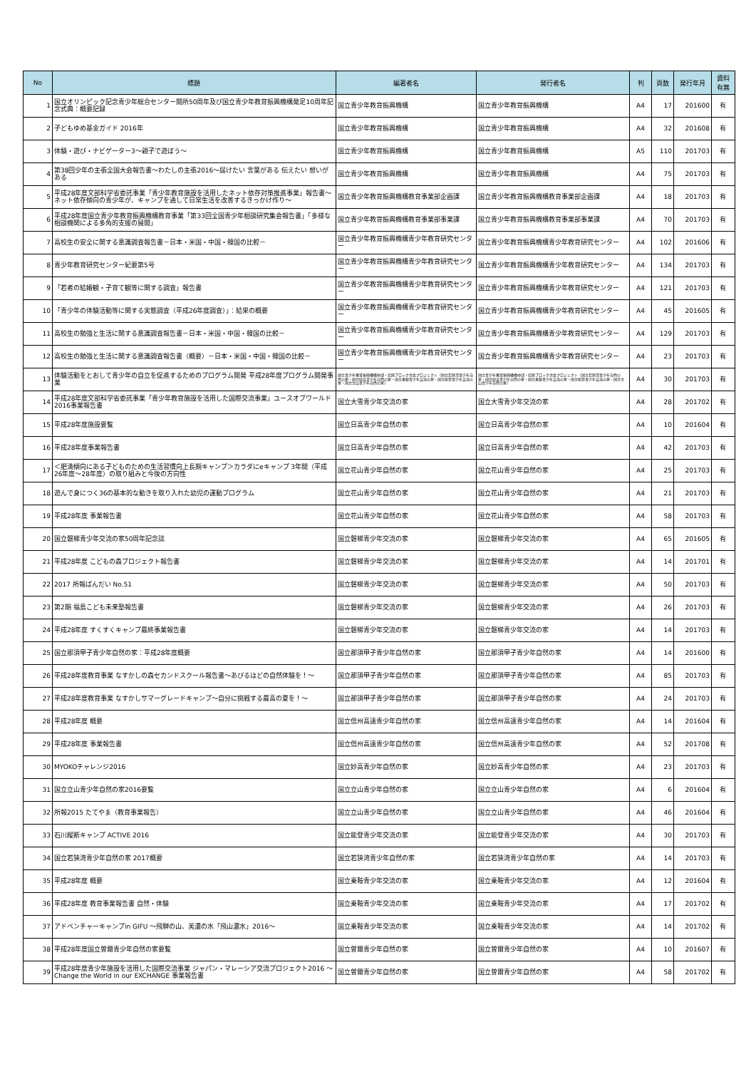| No | 標題 | 編著者名 | 発行者名 | 判 | 頁数 | 発行年月 | 資料 有無 |
| --- | --- | --- | --- | --- | --- | --- | --- |
| 1 | 国立オリンピック記念青少年総合センター開所50周年及び国立青少年教育振興機構発足10周年記念式典：概要記録 | 国立青少年教育振興機構 | 国立青少年教育振興機構 | A4 | 17 | 201600 | 有 |
| 2 | 子どもゆめ基金ガイド 2016年 | 国立青少年教育振興機構 | 国立青少年教育振興機構 | A4 | 32 | 201608 | 有 |
| 3 | 体験・遊び・ナビゲーター3～親子で遊ぼう～ | 国立青少年教育振興機構 | 国立青少年教育振興機構 | A5 | 110 | 201703 | 有 |
| 4 | 第38回少年の主張全国大会報告書～わたしの主張2016～届けたい 言葉がある 伝えたい 想いがある | 国立青少年教育振興機構 | 国立青少年教育振興機構 | A4 | 75 | 201703 | 有 |
| 5 | 平成28年度文部科学省委託事業「青少年教育施設を活用したネット依存対策推進事業」報告書～ネット依存傾向の青少年が、キャンプを通して日常生活を改善するきっかけ作り～ | 国立青少年教育振興機構教育事業部企画課 | 国立青少年教育振興機構教育事業部企画課 | A4 | 18 | 201703 | 有 |
| 6 | 平成28年度国立青少年教育振興機構教育事業「第33回全国青少年相談研究集会報告書」「多様な相談機関による多角的支援の展開」 | 国立青少年教育振興機構教育事業部事業課 | 国立青少年教育振興機構教育事業部事業課 | A4 | 70 | 201703 | 有 |
| 7 | 高校生の安全に関する意識調査報告書－日本・米国・中国・韓国の比較－ | 国立青少年教育振興機構青少年教育研究センター | 国立青少年教育振興機構青少年教育研究センター | A4 | 102 | 201606 | 有 |
| 8 | 青少年教育研究センター紀要第5号 | 国立青少年教育振興機構青少年教育研究センター | 国立青少年教育振興機構青少年教育研究センター | A4 | 134 | 201703 | 有 |
| 9 | 「若者の結婚観・子育て観等に関する調査」報告書 | 国立青少年教育振興機構青少年教育研究センター | 国立青少年教育振興機構青少年教育研究センター | A4 | 121 | 201703 | 有 |
| 10 | 「青少年の体験活動等に関する実態調査（平成26年度調査）」：結果の概要 | 国立青少年教育振興機構青少年教育研究センター | 国立青少年教育振興機構青少年教育研究センター | A4 | 45 | 201605 | 有 |
| 11 | 高校生の勉強と生活に関する意識調査報告書－日本・米国・中国・韓国の比較－ | 国立青少年教育振興機構青少年教育研究センター | 国立青少年教育振興機構青少年教育研究センター | A4 | 129 | 201703 | 有 |
| 12 | 高校生の勉強と生活に関する意識調査報告書（概要）－日本・米国・中国・韓国の比較－ | 国立青少年教育振興機構青少年教育研究センター | 国立青少年教育振興機構青少年教育研究センター | A4 | 23 | 201703 | 有 |
| 13 | 体験活動をとおして青少年の自立を促進するためのプログラム開発 平成28年度プログラム開発事業 | 国立青少年教育振興機構中部・北陸ブロック次長プロジェクト（国立若狭湾青少年自然の家・国立妙高青少年自然の家・国立乗鞍青少年交流の家・国立能登青少年交流の家・国立立山青少年自然の家） | 国立青少年教育振興機構中部・北陸ブロック次長プロジェクト（国立若狭湾青少年自然の家・国立妙高青少年自然の家・国立乗鞍青少年交流の家・国立能登青少年交流の家・国立立山青少年自然の家） | A4 | 30 | 201703 | 有 |
| 14 | 平成28年度文部科学省委託事業「青少年教育施設を活用した国際交流事業」ユースオブワールド2016事業報告書 | 国立大雪青少年交流の家 | 国立大雪青少年交流の家 | A4 | 28 | 201702 | 有 |
| 15 | 平成28年度施設要覧 | 国立日高青少年自然の家 | 国立日高青少年自然の家 | A4 | 10 | 201604 | 有 |
| 16 | 平成28年度事業報告書 | 国立日高青少年自然の家 | 国立日高青少年自然の家 | A4 | 42 | 201703 | 有 |
| 17 | ＜肥満傾向にある子どものための生活習慣向上長期キャンプ＞カラダにeキャンプ 3年間（平成26年度～28年度）の取り組みと今後の方向性 | 国立花山青少年自然の家 | 国立花山青少年自然の家 | A4 | 25 | 201703 | 有 |
| 18 | 遊んで身につく36の基本的な動きを取り入れた幼児の運動プログラム | 国立花山青少年自然の家 | 国立花山青少年自然の家 | A4 | 21 | 201703 | 有 |
| 19 | 平成28年度 事業報告書 | 国立花山青少年自然の家 | 国立花山青少年自然の家 | A4 | 58 | 201703 | 有 |
| 20 | 国立磐梯青少年交流の家50周年記念誌 | 国立磐梯青少年交流の家 | 国立磐梯青少年交流の家 | A4 | 65 | 201605 | 有 |
| 21 | 平成28年度 こどもの森プロジェクト報告書 | 国立磐梯青少年交流の家 | 国立磐梯青少年交流の家 | A4 | 14 | 201701 | 有 |
| 22 | 2017 所報ばんだい No.51 | 国立磐梯青少年交流の家 | 国立磐梯青少年交流の家 | A4 | 50 | 201703 | 有 |
| 23 | 第2期 福島こども未来塾報告書 | 国立磐梯青少年交流の家 | 国立磐梯青少年交流の家 | A4 | 26 | 201703 | 有 |
| 24 | 平成28年度 すくすくキャンプ最終事業報告書 | 国立磐梯青少年交流の家 | 国立磐梯青少年交流の家 | A4 | 14 | 201703 | 有 |
| 25 | 国立那須甲子青少年自然の家：平成28年度概要 | 国立那須甲子青少年自然の家 | 国立那須甲子青少年自然の家 | A4 | 14 | 201600 | 有 |
| 26 | 平成28年度教育事業 なすかしの森セカンドスクール報告書～あびるほどの自然体験を！～ | 国立那須甲子青少年自然の家 | 国立那須甲子青少年自然の家 | A4 | 85 | 201703 | 有 |
| 27 | 平成28年度教育事業 なすかしサマーグレードキャンプ～自分に挑戦する最高の夏を！～ | 国立那須甲子青少年自然の家 | 国立那須甲子青少年自然の家 | A4 | 24 | 201703 | 有 |
| 28 | 平成28年度 概要 | 国立信州高遠青少年自然の家 | 国立信州高遠青少年自然の家 | A4 | 14 | 201604 | 有 |
| 29 | 平成28年度 事業報告書 | 国立信州高遠青少年自然の家 | 国立信州高遠青少年自然の家 | A4 | 52 | 201708 | 有 |
| 30 | MYOKOチャレンジ2016 | 国立妙高青少年自然の家 | 国立妙高青少年自然の家 | A4 | 23 | 201703 | 有 |
| 31 | 国立立山青少年自然の家2016要覧 | 国立立山青少年自然の家 | 国立立山青少年自然の家 | A4 | 6 | 201604 | 有 |
| 32 | 所報2015 たてやま（教育事業報告） | 国立立山青少年自然の家 | 国立立山青少年自然の家 | A4 | 46 | 201604 | 有 |
| 33 | 石川縦断キャンプ ACTIVE 2016 | 国立能登青少年交流の家 | 国立能登青少年交流の家 | A4 | 30 | 201703 | 有 |
| 34 | 国立若狭湾青少年自然の家 2017概要 | 国立若狭湾青少年自然の家 | 国立若狭湾青少年自然の家 | A4 | 14 | 201703 | 有 |
| 35 | 平成28年度 概要 | 国立乗鞍青少年交流の家 | 国立乗鞍青少年交流の家 | A4 | 12 | 201604 | 有 |
| 36 | 平成28年度 教育事業報告書 自然・体験 | 国立乗鞍青少年交流の家 | 国立乗鞍青少年交流の家 | A4 | 17 | 201702 | 有 |
| 37 | アドベンチャーキャンプin GIFU ～飛騨の山、美濃の水「飛山濃水」2016～ | 国立乗鞍青少年交流の家 | 国立乗鞍青少年交流の家 | A4 | 14 | 201702 | 有 |
| 38 | 平成28年度国立曽爾青少年自然の家要覧 | 国立曽爾青少年自然の家 | 国立曽爾青少年自然の家 | A4 | 10 | 201607 | 有 |
| 39 | 平成28年度青少年施設を活用した国際交流事業 ジャパン・マレーシア交流プロジェクト2016 ～Change the World in our EXCHANGE 事業報告書 | 国立曽爾青少年自然の家 | 国立曽爾青少年自然の家 | A4 | 58 | 201702 | 有 |